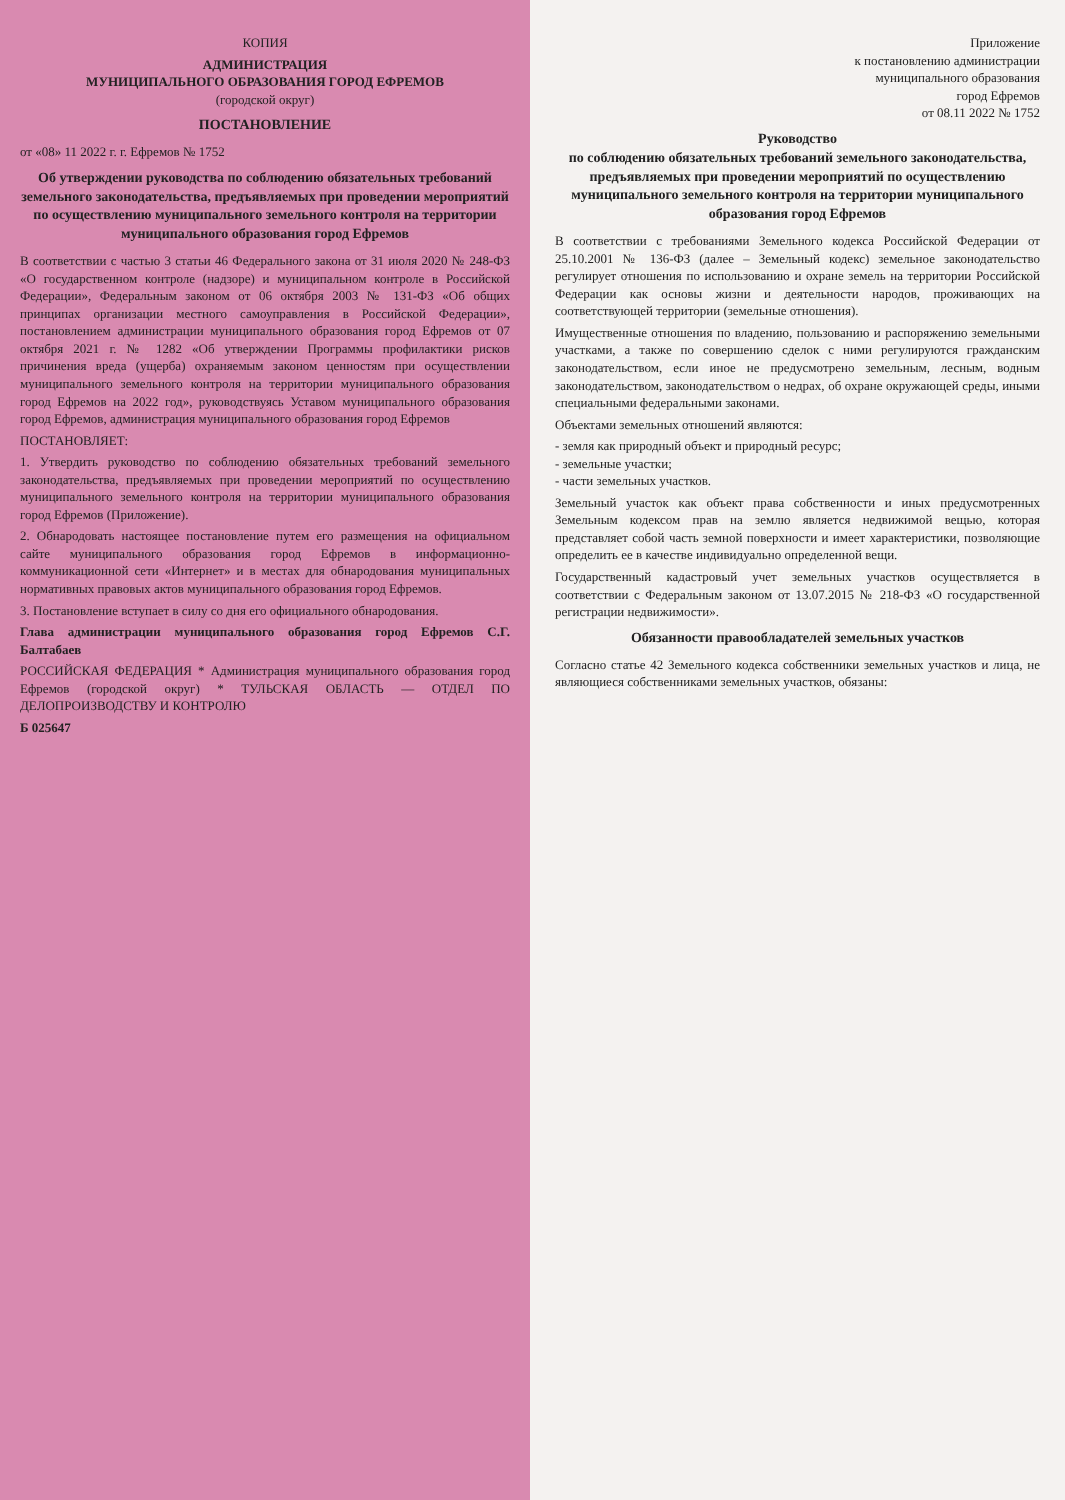КОПИЯ
АДМИНИСТРАЦИЯ
МУНИЦИПАЛЬНОГО ОБРАЗОВАНИЯ ГОРОД ЕФРЕМОВ
(городской округ)
ПОСТАНОВЛЕНИЕ
от «08» 11 2022 г. г. Ефремов № 1752
Об утверждении руководства по соблюдению обязательных требований земельного законодательства, предъявляемых при проведении мероприятий по осуществлению муниципального земельного контроля на территории муниципального образования город Ефремов
В соответствии с частью 3 статьи 46 Федерального закона от 31 июля 2020 № 248-ФЗ «О государственном контроле (надзоре) и муниципальном контроле в Российской Федерации», Федеральным законом от 06 октября 2003 № 131-ФЗ «Об общих принципах организации местного самоуправления в Российской Федерации», постановлением администрации муниципального образования город Ефремов от 07 октября 2021 г. № 1282 «Об утверждении Программы профилактики рисков причинения вреда (ущерба) охраняемым законом ценностям при осуществлении муниципального земельного контроля на территории муниципального образования город Ефремов на 2022 год», руководствуясь Уставом муниципального образования город Ефремов, администрация муниципального образования город Ефремов
ПОСТАНОВЛЯЕТ:
1. Утвердить руководство по соблюдению обязательных требований земельного законодательства, предъявляемых при проведении мероприятий по осуществлению муниципального земельного контроля на территории муниципального образования город Ефремов (Приложение).
2. Обнародовать настоящее постановление путем его размещения на официальном сайте муниципального образования город Ефремов в информационно-коммуникационной сети «Интернет» и в местах для обнародования муниципальных нормативных правовых актов муниципального образования город Ефремов.
3. Постановление вступает в силу со дня его официального обнародования.
Глава администрации муниципального образования город Ефремов С.Г. Балтабаев
РОССИЙСКАЯ ФЕДЕРАЦИЯ * Администрация муниципального образования город Ефремов (городской округ) * ТУЛЬСКАЯ ОБЛАСТЬ — ОТДЕЛ ПО ДЕЛОПРОИЗВОДСТВУ И КОНТРОЛЮ
Б 025647
Приложение
к постановлению администрации
муниципального образования
город Ефремов
от 08.11 2022 № 1752
Руководство
по соблюдению обязательных требований земельного законодательства, предъявляемых при проведении мероприятий по осуществлению муниципального земельного контроля на территории муниципального образования город Ефремов
В соответствии с требованиями Земельного кодекса Российской Федерации от 25.10.2001 № 136-ФЗ (далее – Земельный кодекс) земельное законодательство регулирует отношения по использованию и охране земель на территории Российской Федерации как основы жизни и деятельности народов, проживающих на соответствующей территории (земельные отношения).
Имущественные отношения по владению, пользованию и распоряжению земельными участками, а также по совершению сделок с ними регулируются гражданским законодательством, если иное не предусмотрено земельным, лесным, водным законодательством, законодательством о недрах, об охране окружающей среды, иными специальными федеральными законами.
Объектами земельных отношений являются:
- земля как природный объект и природный ресурс;
- земельные участки;
- части земельных участков.
Земельный участок как объект права собственности и иных предусмотренных Земельным кодексом прав на землю является недвижимой вещью, которая представляет собой часть земной поверхности и имеет характеристики, позволяющие определить ее в качестве индивидуально определенной вещи.
Государственный кадастровый учет земельных участков осуществляется в соответствии с Федеральным законом от 13.07.2015 № 218-ФЗ «О государственной регистрации недвижимости».
Обязанности правообладателей земельных участков
Согласно статье 42 Земельного кодекса собственники земельных участков и лица, не являющиеся собственниками земельных участков, обязаны: